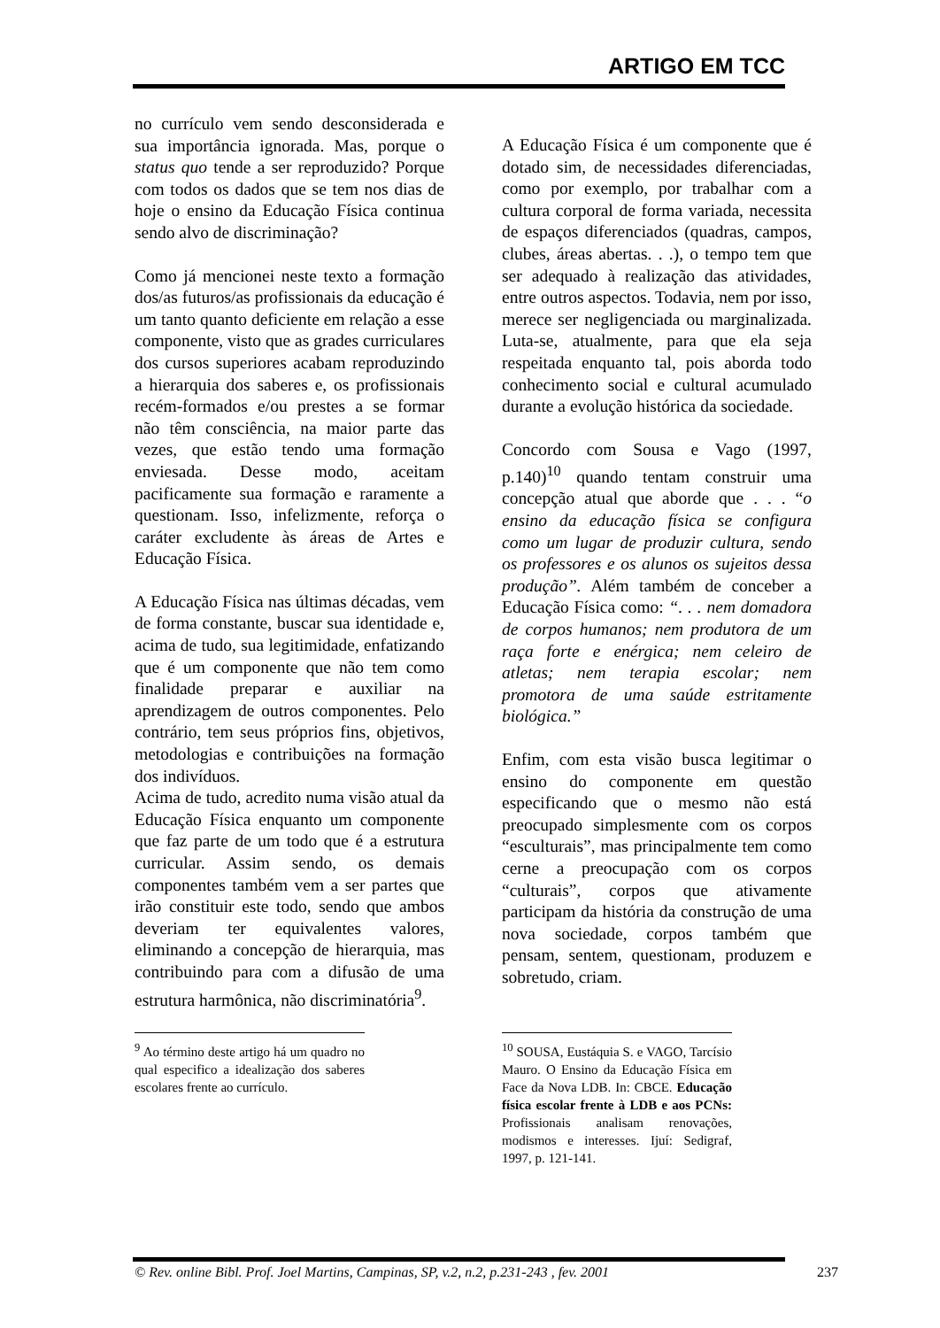ARTIGO EM TCC
no currículo vem sendo desconsiderada e sua importância ignorada. Mas, porque o status quo tende a ser reproduzido? Porque com todos os dados que se tem nos dias de hoje o ensino da Educação Física continua sendo alvo de discriminação?
Como já mencionei neste texto a formação dos/as futuros/as profissionais da educação é um tanto quanto deficiente em relação a esse componente, visto que as grades curriculares dos cursos superiores acabam reproduzindo a hierarquia dos saberes e, os profissionais recém-formados e/ou prestes a se formar não têm consciência, na maior parte das vezes, que estão tendo uma formação enviesada. Desse modo, aceitam pacificamente sua formação e raramente a questionam. Isso, infelizmente, reforça o caráter excludente às áreas de Artes e Educação Física.
A Educação Física nas últimas décadas, vem de forma constante, buscar sua identidade e, acima de tudo, sua legitimidade, enfatizando que é um componente que não tem como finalidade preparar e auxiliar na aprendizagem de outros componentes. Pelo contrário, tem seus próprios fins, objetivos, metodologias e contribuições na formação dos indivíduos.
Acima de tudo, acredito numa visão atual da Educação Física enquanto um componente que faz parte de um todo que é a estrutura curricular. Assim sendo, os demais componentes também vem a ser partes que irão constituir este todo, sendo que ambos deveriam ter equivalentes valores, eliminando a concepção de hierarquia, mas contribuindo para com a difusão de uma estrutura harmônica, não discriminatória<sup>9</sup>.
<sup>9</sup> Ao término deste artigo há um quadro no qual especifico a idealização dos saberes escolares frente ao currículo.
A Educação Física é um componente que é dotado sim, de necessidades diferenciadas, como por exemplo, por trabalhar com a cultura corporal de forma variada, necessita de espaços diferenciados (quadras, campos, clubes, áreas abertas. . .), o tempo tem que ser adequado à realização das atividades, entre outros aspectos. Todavia, nem por isso, merece ser negligenciada ou marginalizada. Luta-se, atualmente, para que ela seja respeitada enquanto tal, pois aborda todo conhecimento social e cultural acumulado durante a evolução histórica da sociedade.
Concordo com Sousa e Vago (1997, p.140)<sup>10</sup> quando tentam construir uma concepção atual que aborde que . . . “o ensino da educação física se configura como um lugar de produzir cultura, sendo os professores e os alunos os sujeitos dessa produção”. Além também de conceber a Educação Física como: “. . . nem domadora de corpos humanos; nem produtora de um raça forte e enérgica; nem celeiro de atletas; nem terapia escolar; nem promotora de uma saúde estritamente biológica.”
Enfim, com esta visão busca legitimar o ensino do componente em questão especificando que o mesmo não está preocupado simplesmente com os corpos “esculturais”, mas principalmente tem como cerne a preocupação com os corpos “culturais”, corpos que ativamente participam da história da construção de uma nova sociedade, corpos também que pensam, sentem, questionam, produzem e sobretudo, criam.
<sup>10</sup> SOUSA, Eustáquia S. e VAGO, Tarcísio Mauro. O Ensino da Educação Física em Face da Nova LDB. In: CBCE. Educação física escolar frente à LDB e aos PCNs: Profissionais analisam renovações, modismos e interesses. Ijuí: Sedigraf, 1997, p. 121-141.
© Rev. online Bibl. Prof. Joel Martins, Campinas, SP, v.2, n.2, p.231-243 , fev. 2001 237